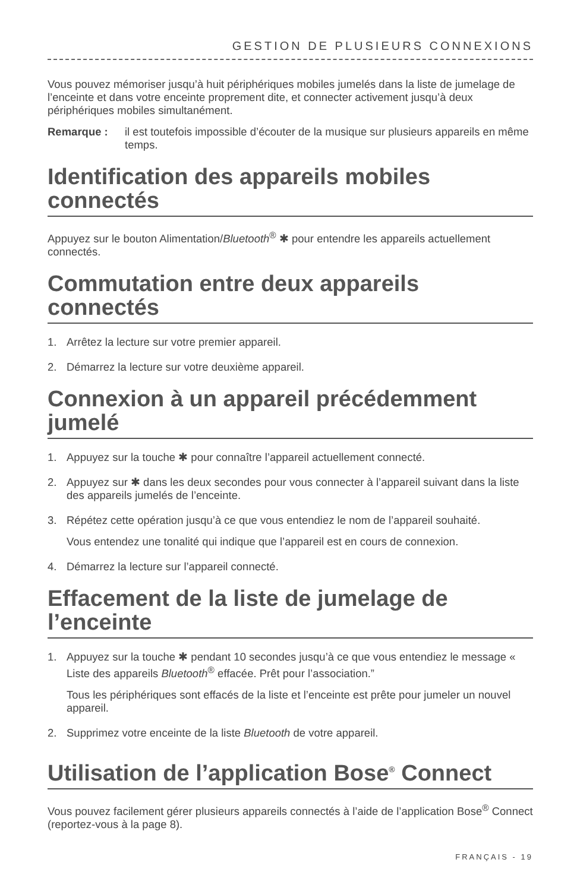GESTION DE PLUSIEURS CONNEXIONS
Vous pouvez mémoriser jusqu’à huit périphériques mobiles jumelés dans la liste de jumelage de l’enceinte et dans votre enceinte proprement dite, et connecter activement jusqu’à deux périphériques mobiles simultanément.
Remarque : il est toutefois impossible d’écouter de la musique sur plusieurs appareils en même temps.
Identification des appareils mobiles connectés
Appuyez sur le bouton Alimentation/Bluetooth<sup>®</sup> ✱ pour entendre les appareils actuellement connectés.
Commutation entre deux appareils connectés
1. Arrêtez la lecture sur votre premier appareil.
2. Démarrez la lecture sur votre deuxième appareil.
Connexion à un appareil précédemment jumelé
1. Appuyez sur la touche ✱ pour connaître l’appareil actuellement connecté.
2. Appuyez sur ✱ dans les deux secondes pour vous connecter à l’appareil suivant dans la liste des appareils jumelés de l’enceinte.
3. Répétez cette opération jusqu’à ce que vous entendiez le nom de l’appareil souhaité.
Vous entendez une tonalité qui indique que l’appareil est en cours de connexion.
4. Démarrez la lecture sur l’appareil connecté.
Effacement de la liste de jumelage de l’enceinte
1. Appuyez sur la touche ✱ pendant 10 secondes jusqu’à ce que vous entendiez le message « Liste des appareils Bluetooth<sup>®</sup> effacée. Prêt pour l’association.”
Tous les périphériques sont effacés de la liste et l’enceinte est prête pour jumeler un nouvel appareil.
2. Supprimez votre enceinte de la liste Bluetooth de votre appareil.
Utilisation de l’application Bose<sup>®</sup> Connect
Vous pouvez facilement gérer plusieurs appareils connectés à l’aide de l’application Bose<sup>®</sup> Connect (reportez-vous à la page 8).
FRANÇAIS - 19